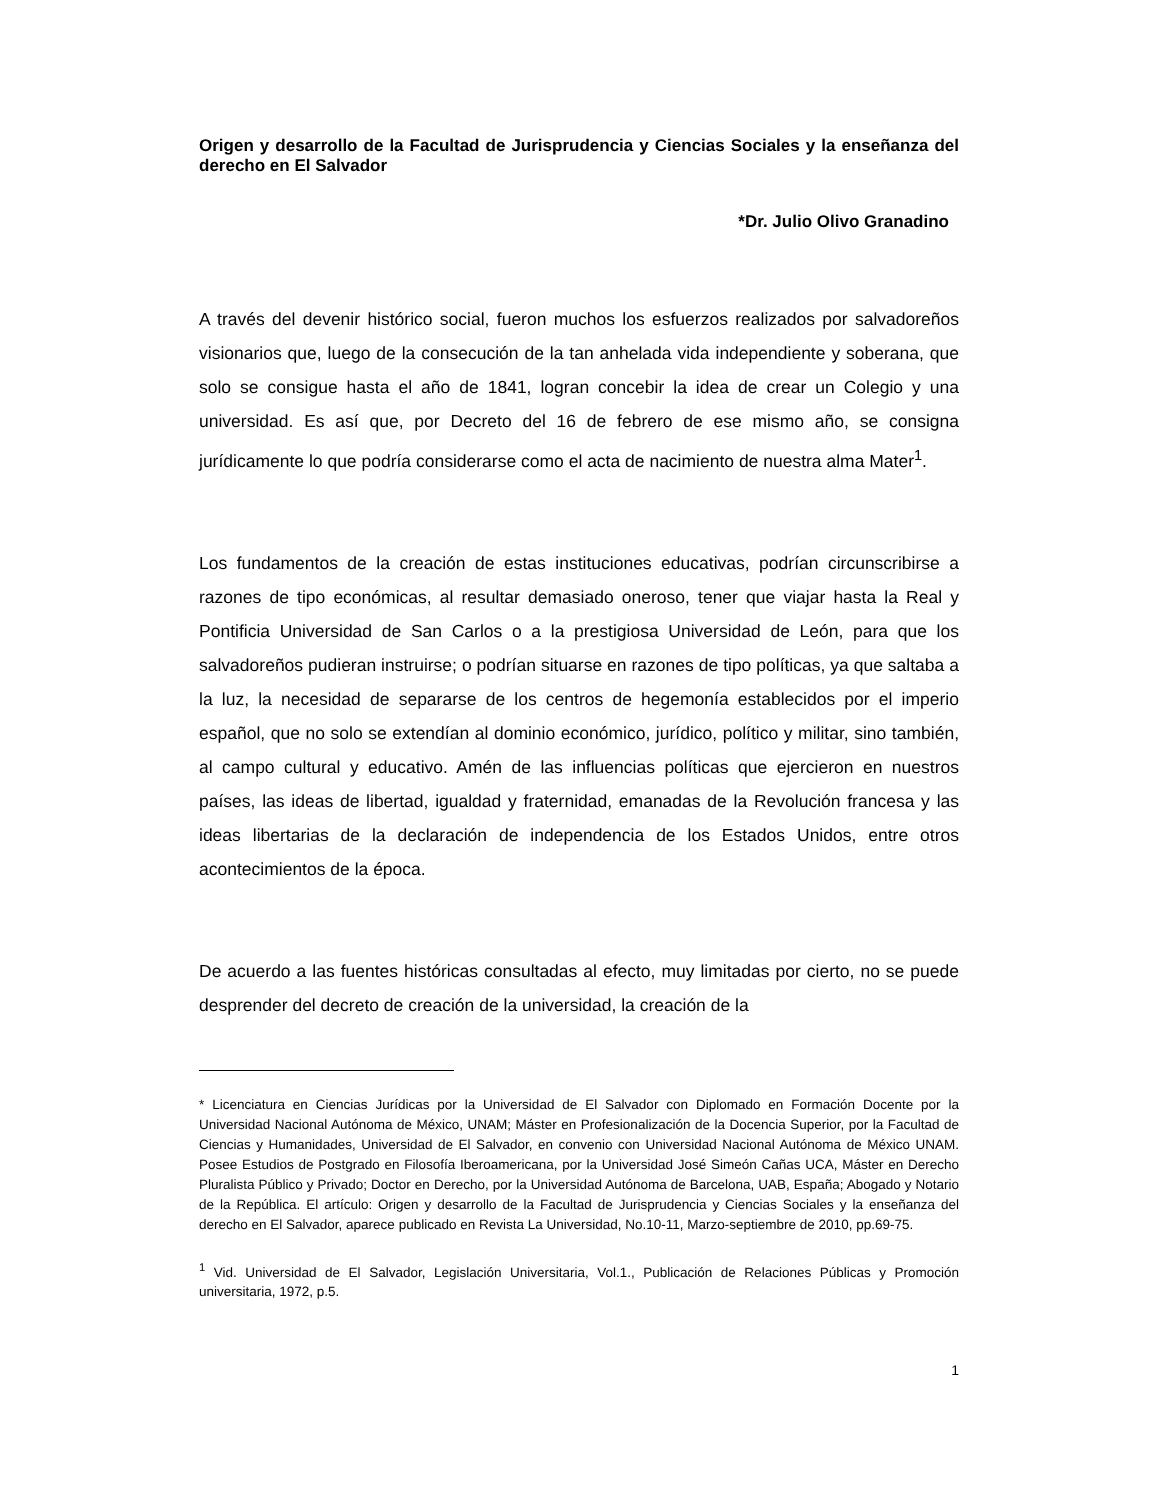Origen y desarrollo de la Facultad de Jurisprudencia y Ciencias Sociales y la enseñanza del derecho en El Salvador
*Dr. Julio Olivo Granadino
A través del devenir histórico social, fueron muchos los esfuerzos realizados por salvadoreños visionarios que, luego de la consecución de la tan anhelada vida independiente y soberana, que solo se consigue hasta el año de 1841, logran concebir la idea de crear un Colegio y una universidad. Es así que, por Decreto del 16 de febrero de ese mismo año, se consigna jurídicamente lo que podría considerarse como el acta de nacimiento de nuestra alma Mater<sup>1</sup>.
Los fundamentos de la creación de estas instituciones educativas, podrían circunscribirse a razones de tipo económicas, al resultar demasiado oneroso, tener que viajar hasta la Real y Pontificia Universidad de San Carlos o a la prestigiosa Universidad de León, para que los salvadoreños pudieran instruirse; o podrían situarse en razones de tipo políticas, ya que saltaba a la luz, la necesidad de separarse de los centros de hegemonía establecidos por el imperio español, que no solo se extendían al dominio económico, jurídico, político y militar, sino también, al campo cultural y educativo. Amén de las influencias políticas que ejercieron en nuestros países, las ideas de libertad, igualdad y fraternidad, emanadas de la Revolución francesa y las ideas libertarias de la declaración de independencia de los Estados Unidos, entre otros acontecimientos de la época.
De acuerdo a las fuentes históricas consultadas al efecto, muy limitadas por cierto, no se puede desprender del decreto de creación de la universidad, la creación de la
* Licenciatura en Ciencias Jurídicas por la Universidad de El Salvador con Diplomado en Formación Docente por la Universidad Nacional Autónoma de México, UNAM; Máster en Profesionalización de la Docencia Superior, por la Facultad de Ciencias y Humanidades, Universidad de El Salvador, en convenio con Universidad Nacional Autónoma de México UNAM. Posee Estudios de Postgrado en Filosofía Iberoamericana, por la Universidad José Simeón Cañas UCA, Máster en Derecho Pluralista Público y Privado; Doctor en Derecho, por la Universidad Autónoma de Barcelona, UAB, España; Abogado y Notario de la República. El artículo: Origen y desarrollo de la Facultad de Jurisprudencia y Ciencias Sociales y la enseñanza del derecho en El Salvador, aparece publicado en Revista La Universidad, No.10-11, Marzo-septiembre de 2010, pp.69-75.
<sup>1</sup> Vid. Universidad de El Salvador, Legislación Universitaria, Vol.1., Publicación de Relaciones Públicas y Promoción universitaria, 1972, p.5.
1